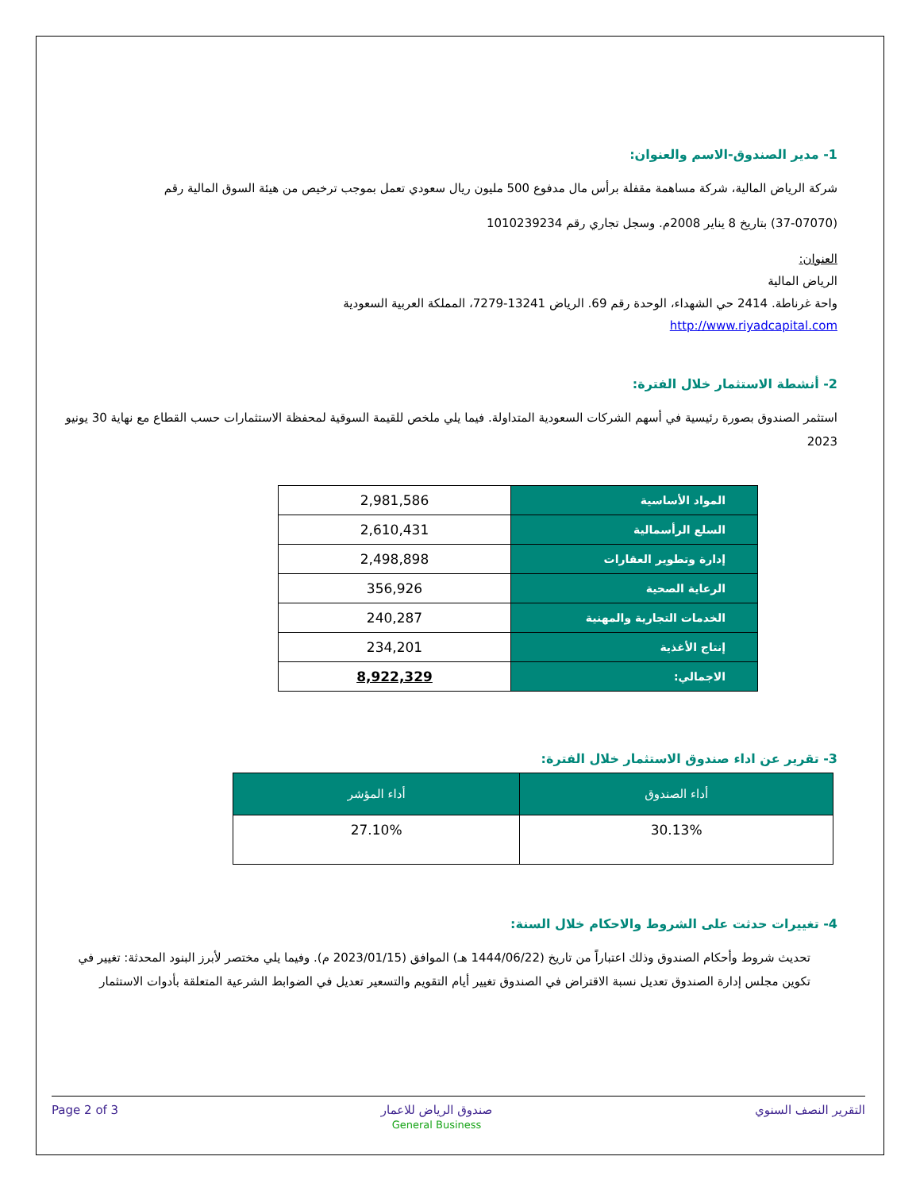1- مدير الصندوق-الاسم والعنوان:
شركة الرياض المالية، شركة مساهمة مقفلة برأس مال مدفوع 500 مليون ريال سعودي تعمل بموجب ترخيص من هيئة السوق المالية رقم
(37-07070) بتاريخ 8 يناير 2008م. وسجل تجاري رقم 1010239234
العنوان:
الرياض المالية
واحة غرناطة. 2414 حي الشهداء، الوحدة رقم 69. الرياض 13241-7279، المملكة العربية السعودية
http://www.riyadcapital.com
2- أنشطة الاستثمار خلال الفترة:
استثمر الصندوق بصورة رئيسية في أسهم الشركات السعودية المتداولة. فيما يلي ملخص للقيمة السوقية لمحفظة الاستثمارات حسب القطاع مع نهاية 30 يونيو 2023
| المواد الأساسية | 2,981,586 |
| السلع الرأسمالية | 2,610,431 |
| إدارة وتطوير العقارات | 2,498,898 |
| الرعاية الصحية | 356,926 |
| الخدمات التجارية والمهنية | 240,287 |
| إنتاج الأغذية | 234,201 |
| الاجمالي: | 8,922,329 |
3- تقرير عن اداء صندوق الاستثمار خلال الفترة:
| أداء الصندوق | أداء المؤشر |
| --- | --- |
| 30.13% | 27.10% |
4- تغييرات حدثت على الشروط والاحكام خلال السنة:
تحديث شروط وأحكام الصندوق وذلك اعتباراً من تاريخ (1444/06/22 هـ) الموافق (2023/01/15 م). وفيما يلي مختصر لأبرز البنود المحدثة: تغيير في تكوين مجلس إدارة الصندوق تعديل نسبة الاقتراض في الصندوق تغيير أيام التقويم والتسعير تعديل في الضوابط الشرعية المتعلقة بأدوات الاستثمار
Page 2 of 3 صندوق الرياض للاعمار
General Business التقرير النصف السنوي